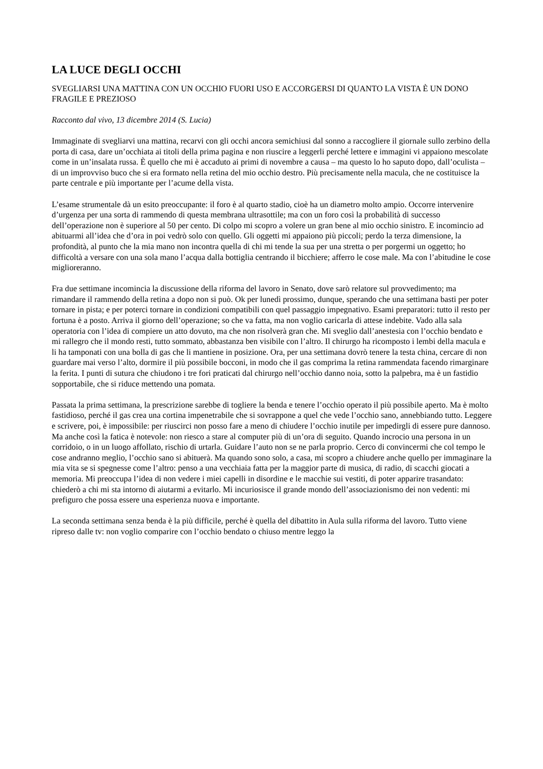LA LUCE DEGLI OCCHI
SVEGLIARSI UNA MATTINA CON UN OCCHIO FUORI USO E ACCORGERSI DI QUANTO LA VISTA È UN DONO FRAGILE E PREZIOSO
Racconto dal vivo, 13 dicembre 2014 (S. Lucia)
Immaginate di svegliarvi una mattina, recarvi con gli occhi ancora semichiusi dal sonno a raccogliere il giornale sullo zerbino della porta di casa, dare un’occhiata ai titoli della prima pagina e non riuscire a leggerli perché lettere e immagini vi appaiono mescolate come in un’insalata russa. È quello che mi è accaduto ai primi di novembre a causa – ma questo lo ho saputo dopo, dall’oculista – di un improvviso buco che si era formato nella retina del mio occhio destro. Più precisamente nella macula, che ne costituisce la parte centrale e più importante per l’acume della vista.
L’esame strumentale dà un esito preoccupante: il foro è al quarto stadio, cioè ha un diametro molto ampio. Occorre intervenire d’urgenza per una sorta di rammendo di questa membrana ultrasottile; ma con un foro così la probabilità di successo dell’operazione non è superiore al 50 per cento. Di colpo mi scopro a volere un gran bene al mio occhio sinistro. E incomincio ad abituarmi all’idea che d’ora in poi vedrò solo con quello. Gli oggetti mi appaiono più piccoli; perdo la terza dimensione, la profondità, al punto che la mia mano non incontra quella di chi mi tende la sua per una stretta o per porgermi un oggetto; ho difficoltà a versare con una sola mano l’acqua dalla bottiglia centrando il bicchiere; afferro le cose male. Ma con l’abitudine le cose miglioreranno.
Fra due settimane incomincia la discussione della riforma del lavoro in Senato, dove sarò relatore sul provvedimento; ma rimandare il rammendo della retina a dopo non si può. Ok per lunedì prossimo, dunque, sperando che una settimana basti per poter tornare in pista; e per poterci tornare in condizioni compatibili con quel passaggio impegnativo. Esami preparatori: tutto il resto per fortuna è a posto. Arriva il giorno dell’operazione; so che va fatta, ma non voglio caricarla di attese indebite. Vado alla sala operatoria con l’idea di compiere un atto dovuto, ma che non risolverà gran che. Mi sveglio dall’anestesia con l’occhio bendato e mi rallegro che il mondo resti, tutto sommato, abbastanza ben visibile con l’altro. Il chirurgo ha ricomposto i lembi della macula e li ha tamponati con una bolla di gas che li mantiene in posizione. Ora, per una settimana dovrò tenere la testa china, cercare di non guardare mai verso l’alto, dormire il più possibile bocconi, in modo che il gas comprima la retina rammendata facendo rimarginare la ferita. I punti di sutura che chiudono i tre fori praticati dal chirurgo nell’occhio danno noia, sotto la palpebra, ma è un fastidio sopportabile, che si riduce mettendo una pomata.
Passata la prima settimana, la prescrizione sarebbe di togliere la benda e tenere l’occhio operato il più possibile aperto. Ma è molto fastidioso, perché il gas crea una cortina impenetrabile che si sovrappone a quel che vede l’occhio sano, annebbiando tutto. Leggere e scrivere, poi, è impossibile: per riuscirci non posso fare a meno di chiudere l’occhio inutile per impedirgli di essere pure dannoso. Ma anche così la fatica è notevole: non riesco a stare al computer più di un’ora di seguito. Quando incrocio una persona in un corridoio, o in un luogo affollato, rischio di urtarla. Guidare l’auto non se ne parla proprio. Cerco di convincermi che col tempo le cose andranno meglio, l’occhio sano si abituerà. Ma quando sono solo, a casa, mi scopro a chiudere anche quello per immaginare la mia vita se si spegnesse come l’altro: penso a una vecchiaia fatta per la maggior parte di musica, di radio, di scacchi giocati a memoria. Mi preoccupa l’idea di non vedere i miei capelli in disordine e le macchie sui vestiti, di poter apparire trasandato: chiederò a chi mi sta intorno di aiutarmi a evitarlo. Mi incuriosisce il grande mondo dell’associazionismo dei non vedenti: mi prefiguro che possa essere una esperienza nuova e importante.
La seconda settimana senza benda è la più difficile, perché è quella del dibattito in Aula sulla riforma del lavoro. Tutto viene ripreso dalle tv: non voglio comparire con l’occhio bendato o chiuso mentre leggo la